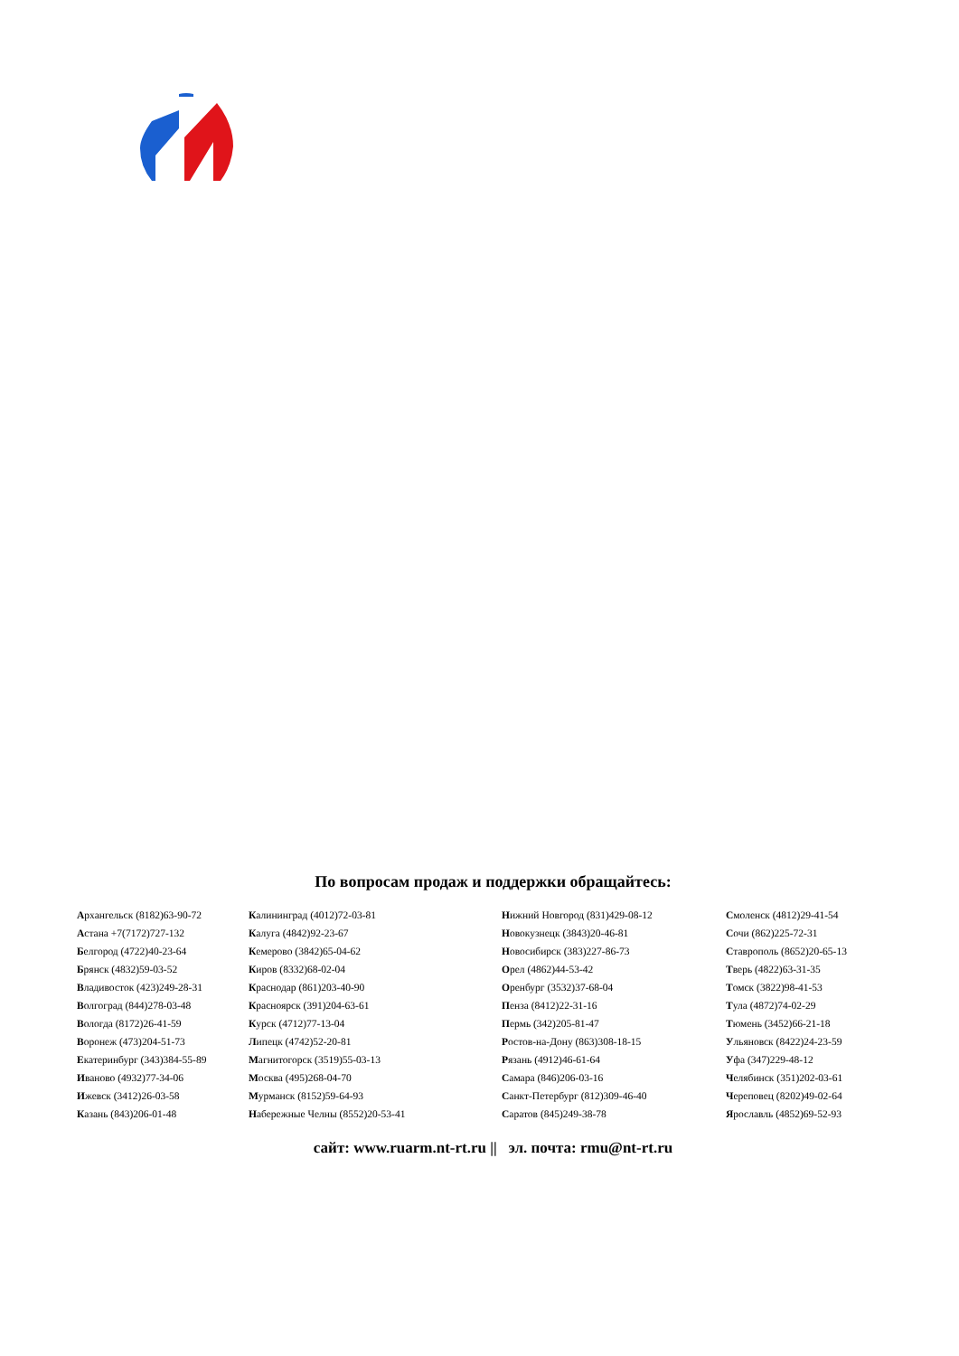По вопросам продаж и поддержки обращайтесь:
| А рхангельск (8182)63-90-72 | К алининград (4012)72-03-81 | Н ижний Новгород (831)429-08-12 | С моленск (4812)29-41-54 |
| А стана +7(7172)727-132 | К алуга (4842)92-23-67 | Н овокузнецк (3843)20-46-81 | С очи (862)225-72-31 |
| Б елгород (4722)40-23-64 | К емерово (3842)65-04-62 | Н овосибирск (383)227-86-73 | С таврополь (8652)20-65-13 |
| Б рянск (4832)59-03-52 | К иров (8332)68-02-04 | О рел (4862)44-53-42 | Т верь (4822)63-31-35 |
| В ладивосток (423)249-28-31 | К раснодар (861)203-40-90 | О ренбург (3532)37-68-04 | Т омск (3822)98-41-53 |
| В олгоград (844)278-03-48 | К расноярск (391)204-63-61 | П енза (8412)22-31-16 | Т ула (4872)74-02-29 |
| В ологда (8172)26-41-59 | К урск (4712)77-13-04 | П ермь (342)205-81-47 | Т юмень (3452)66-21-18 |
| В оронеж (473)204-51-73 | Л ипецк (4742)52-20-81 | Р остов-на-Дону (863)308-18-15 | У льяновск (8422)24-23-59 |
| Е катеринбург (343)384-55-89 | М агнитогорск (3519)55-03-13 | Р язань (4912)46-61-64 | У фа (347)229-48-12 |
| И ваново (4932)77-34-06 | М осква (495)268-04-70 | С амара (846)206-03-16 | Ч елябинск (351)202-03-61 |
| И жевск (3412)26-03-58 | М урманск (8152)59-64-93 | С анкт-Петербург (812)309-46-40 | Ч ереповец (8202)49-02-64 |
| К азань (843)206-01-48 | Н абережные Челны (8552)20-53-41 | С аратов (845)249-38-78 | Я рославль (4852)69-52-93 |
сайт: www.ruarm.nt-rt.ru || эл. почта: rmu@nt-rt.ru